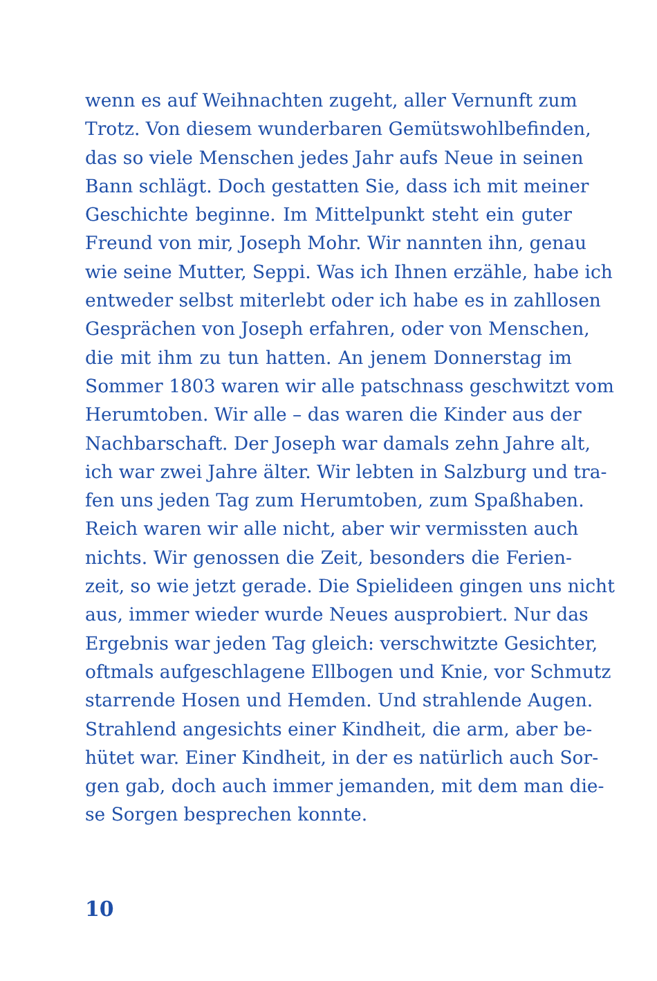wenn es auf Weihnachten zugeht, aller Vernunft zum
Trotz. Von diesem wunderbaren Gemütswohlbefinden,
das so viele Menschen jedes Jahr aufs Neue in seinen
Bann schlägt. Doch gestatten Sie, dass ich mit meiner
Geschichte beginne. Im Mittelpunkt steht ein guter
Freund von mir, Joseph Mohr. Wir nannten ihn, genau
wie seine Mutter, Seppi. Was ich Ihnen erzähle, habe ich
entweder selbst miterlebt oder ich habe es in zahllosen
Gesprächen von Joseph erfahren, oder von Menschen,
die mit ihm zu tun hatten. An jenem Donnerstag im
Sommer 1803 waren wir alle patschnass geschwitzt vom
Herumtoben. Wir alle – das waren die Kinder aus der
Nachbarschaft. Der Joseph war damals zehn Jahre alt,
ich war zwei Jahre älter. Wir lebten in Salzburg und tra-
fen uns jeden Tag zum Herumtoben, zum Spaßhaben.
Reich waren wir alle nicht, aber wir vermissten auch
nichts. Wir genossen die Zeit, besonders die Ferien-
zeit, so wie jetzt gerade. Die Spielideen gingen uns nicht
aus, immer wieder wurde Neues ausprobiert. Nur das
Ergebnis war jeden Tag gleich: verschwitzte Gesichter,
oftmals aufgeschlagene Ellbogen und Knie, vor Schmutz
starrende Hosen und Hemden. Und strahlende Augen.
Strahlend angesichts einer Kindheit, die arm, aber be-
hütet war. Einer Kindheit, in der es natürlich auch Sor-
gen gab, doch auch immer jemanden, mit dem man die-
se Sorgen besprechen konnte.
10